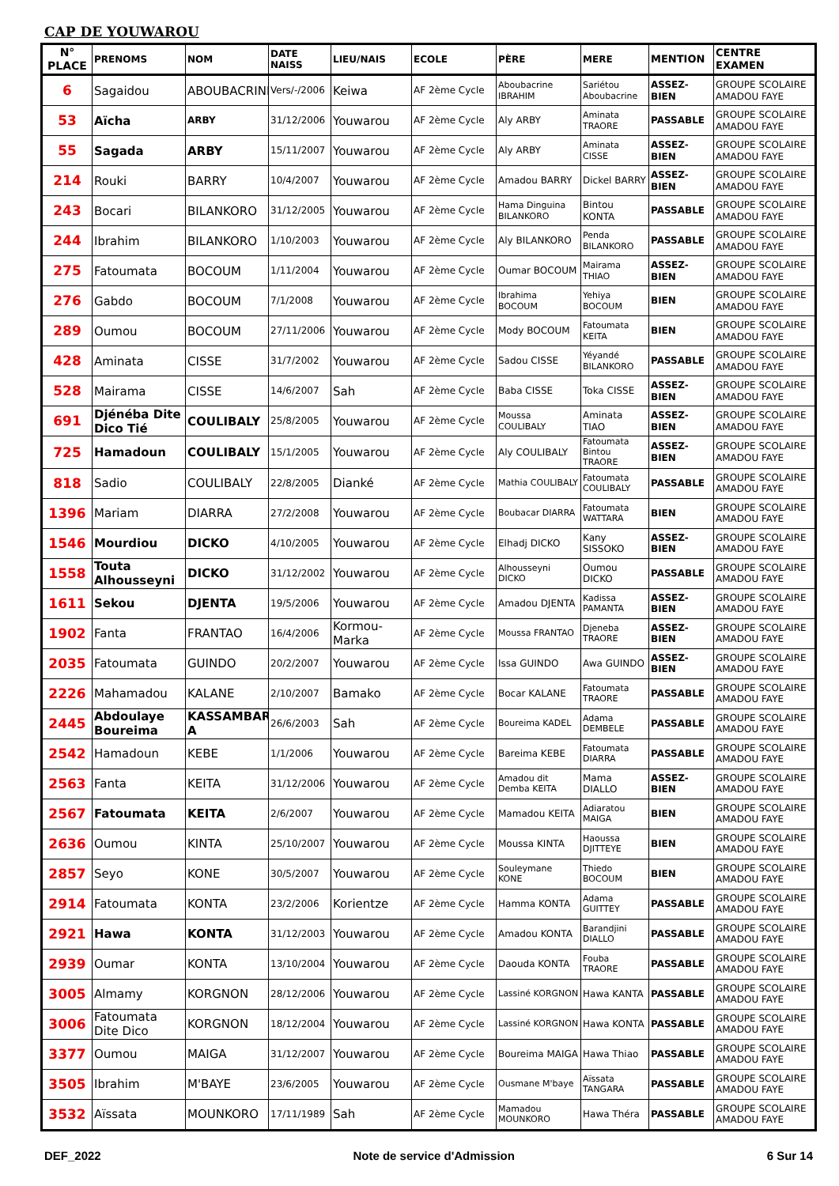CAP DE YOUWAROU
| N° PLACE | PRENOMS | NOM | DATE NAISS | LIEU/NAIS | ECOLE | PÈRE | MERE | MENTION | CENTRE EXAMEN |
| --- | --- | --- | --- | --- | --- | --- | --- | --- | --- |
| 6 | Sagaidou | ABOUBACRINE | Vers/-/2006 | Keiwa | AF 2ème Cycle | Aboubacrine IBRAHIM | Sariétou Aboubacrine | ASSEZ-BIEN | GROUPE SCOLAIRE AMADOU FAYE |
| 53 | Aïcha | ARBY | 31/12/2006 | Youwarou | AF 2ème Cycle | Aly ARBY | Aminata TRAORE | PASSABLE | GROUPE SCOLAIRE AMADOU FAYE |
| 55 | Sagada | ARBY | 15/11/2007 | Youwarou | AF 2ème Cycle | Aly ARBY | Aminata CISSE | ASSEZ-BIEN | GROUPE SCOLAIRE AMADOU FAYE |
| 214 | Rouki | BARRY | 10/4/2007 | Youwarou | AF 2ème Cycle | Amadou BARRY | Dickel BARRY | ASSEZ-BIEN | GROUPE SCOLAIRE AMADOU FAYE |
| 243 | Bocari | BILANKORO | 31/12/2005 | Youwarou | AF 2ème Cycle | Hama Dinguina BILANKORO | Bintou KONTA | PASSABLE | GROUPE SCOLAIRE AMADOU FAYE |
| 244 | Ibrahim | BILANKORO | 1/10/2003 | Youwarou | AF 2ème Cycle | Aly BILANKORO | Penda BILANKORO | PASSABLE | GROUPE SCOLAIRE AMADOU FAYE |
| 275 | Fatoumata | BOCOUM | 1/11/2004 | Youwarou | AF 2ème Cycle | Oumar BOCOUM | Mairama THIAO | ASSEZ-BIEN | GROUPE SCOLAIRE AMADOU FAYE |
| 276 | Gabdo | BOCOUM | 7/1/2008 | Youwarou | AF 2ème Cycle | Ibrahima BOCOUM | Yehiya BOCOUM | BIEN | GROUPE SCOLAIRE AMADOU FAYE |
| 289 | Oumou | BOCOUM | 27/11/2006 | Youwarou | AF 2ème Cycle | Mody BOCOUM | Fatoumata KEITA | BIEN | GROUPE SCOLAIRE AMADOU FAYE |
| 428 | Aminata | CISSE | 31/7/2002 | Youwarou | AF 2ème Cycle | Sadou CISSE | Yéyandé BILANKORO | PASSABLE | GROUPE SCOLAIRE AMADOU FAYE |
| 528 | Mairama | CISSE | 14/6/2007 | Sah | AF 2ème Cycle | Baba CISSE | Toka CISSE | ASSEZ-BIEN | GROUPE SCOLAIRE AMADOU FAYE |
| 691 | Djénéba Dite Dico Tié | COULIBALY | 25/8/2005 | Youwarou | AF 2ème Cycle | Moussa COULIBALY | Aminata TIAO | ASSEZ-BIEN | GROUPE SCOLAIRE AMADOU FAYE |
| 725 | Hamadoun | COULIBALY | 15/1/2005 | Youwarou | AF 2ème Cycle | Aly COULIBALY | Fatoumata Bintou TRAORE | ASSEZ-BIEN | GROUPE SCOLAIRE AMADOU FAYE |
| 818 | Sadio | COULIBALY | 22/8/2005 | Dianké | AF 2ème Cycle | Mathia COULIBALY | Fatoumata COULIBALY | PASSABLE | GROUPE SCOLAIRE AMADOU FAYE |
| 1396 | Mariam | DIARRA | 27/2/2008 | Youwarou | AF 2ème Cycle | Boubacar DIARRA | Fatoumata WATTARA | BIEN | GROUPE SCOLAIRE AMADOU FAYE |
| 1546 | Mourdiou | DICKO | 4/10/2005 | Youwarou | AF 2ème Cycle | Elhadj DICKO | Kany SISSOKO | ASSEZ-BIEN | GROUPE SCOLAIRE AMADOU FAYE |
| 1558 | Touta Alhousseyni | DICKO | 31/12/2002 | Youwarou | AF 2ème Cycle | Alhousseyni DICKO | Oumou DICKO | PASSABLE | GROUPE SCOLAIRE AMADOU FAYE |
| 1611 | Sekou | DJENTA | 19/5/2006 | Youwarou | AF 2ème Cycle | Amadou DJENTA | Kadissa PAMANTA | ASSEZ-BIEN | GROUPE SCOLAIRE AMADOU FAYE |
| 1902 | Fanta | FRANTAO | 16/4/2006 | Kormou-Marka | AF 2ème Cycle | Moussa FRANTAO | Djeneba TRAORE | ASSEZ-BIEN | GROUPE SCOLAIRE AMADOU FAYE |
| 2035 | Fatoumata | GUINDO | 20/2/2007 | Youwarou | AF 2ème Cycle | Issa GUINDO | Awa GUINDO | ASSEZ-BIEN | GROUPE SCOLAIRE AMADOU FAYE |
| 2226 | Mahamadou | KALANE | 2/10/2007 | Bamako | AF 2ème Cycle | Bocar KALANE | Fatoumata TRAORE | PASSABLE | GROUPE SCOLAIRE AMADOU FAYE |
| 2445 | Abdoulaye Boureima | KASSAMBAR A | 26/6/2003 | Sah | AF 2ème Cycle | Boureima KADEL | Adama DEMBELE | PASSABLE | GROUPE SCOLAIRE AMADOU FAYE |
| 2542 | Hamadoun | KEBE | 1/1/2006 | Youwarou | AF 2ème Cycle | Bareima KEBE | Fatoumata DIARRA | PASSABLE | GROUPE SCOLAIRE AMADOU FAYE |
| 2563 | Fanta | KEITA | 31/12/2006 | Youwarou | AF 2ème Cycle | Amadou dit Demba KEITA | Mama DIALLO | ASSEZ-BIEN | GROUPE SCOLAIRE AMADOU FAYE |
| 2567 | Fatoumata | KEITA | 2/6/2007 | Youwarou | AF 2ème Cycle | Mamadou KEITA | Adiaratou MAIGA | BIEN | GROUPE SCOLAIRE AMADOU FAYE |
| 2636 | Oumou | KINTA | 25/10/2007 | Youwarou | AF 2ème Cycle | Moussa KINTA | Haoussa DJITTEYE | BIEN | GROUPE SCOLAIRE AMADOU FAYE |
| 2857 | Seyo | KONE | 30/5/2007 | Youwarou | AF 2ème Cycle | Souleymane KONE | Thiedo BOCOUM | BIEN | GROUPE SCOLAIRE AMADOU FAYE |
| 2914 | Fatoumata | KONTA | 23/2/2006 | Korientze | AF 2ème Cycle | Hamma KONTA | Adama GUITTEY | PASSABLE | GROUPE SCOLAIRE AMADOU FAYE |
| 2921 | Hawa | KONTA | 31/12/2003 | Youwarou | AF 2ème Cycle | Amadou KONTA | Barandjini DIALLO | PASSABLE | GROUPE SCOLAIRE AMADOU FAYE |
| 2939 | Oumar | KONTA | 13/10/2004 | Youwarou | AF 2ème Cycle | Daouda KONTA | Fouba TRAORE | PASSABLE | GROUPE SCOLAIRE AMADOU FAYE |
| 3005 | Almamy | KORGNON | 28/12/2006 | Youwarou | AF 2ème Cycle | Lassiné KORGNON | Hawa KANTA | PASSABLE | GROUPE SCOLAIRE AMADOU FAYE |
| 3006 | Fatoumata Dite Dico | KORGNON | 18/12/2004 | Youwarou | AF 2ème Cycle | Lassiné KORGNON | Hawa KONTA | PASSABLE | GROUPE SCOLAIRE AMADOU FAYE |
| 3377 | Oumou | MAIGA | 31/12/2007 | Youwarou | AF 2ème Cycle | Boureima MAIGA | Hawa Thiao | PASSABLE | GROUPE SCOLAIRE AMADOU FAYE |
| 3505 | Ibrahim | M'BAYE | 23/6/2005 | Youwarou | AF 2ème Cycle | Ousmane M'baye | Aïssata TANGARA | PASSABLE | GROUPE SCOLAIRE AMADOU FAYE |
| 3532 | Aïssata | MOUNKORO | 17/11/1989 | Sah | AF 2ème Cycle | Mamadou MOUNKORO | Hawa Théra | PASSABLE | GROUPE SCOLAIRE AMADOU FAYE |
DEF_2022 Note de service d'Admission 6 Sur 14